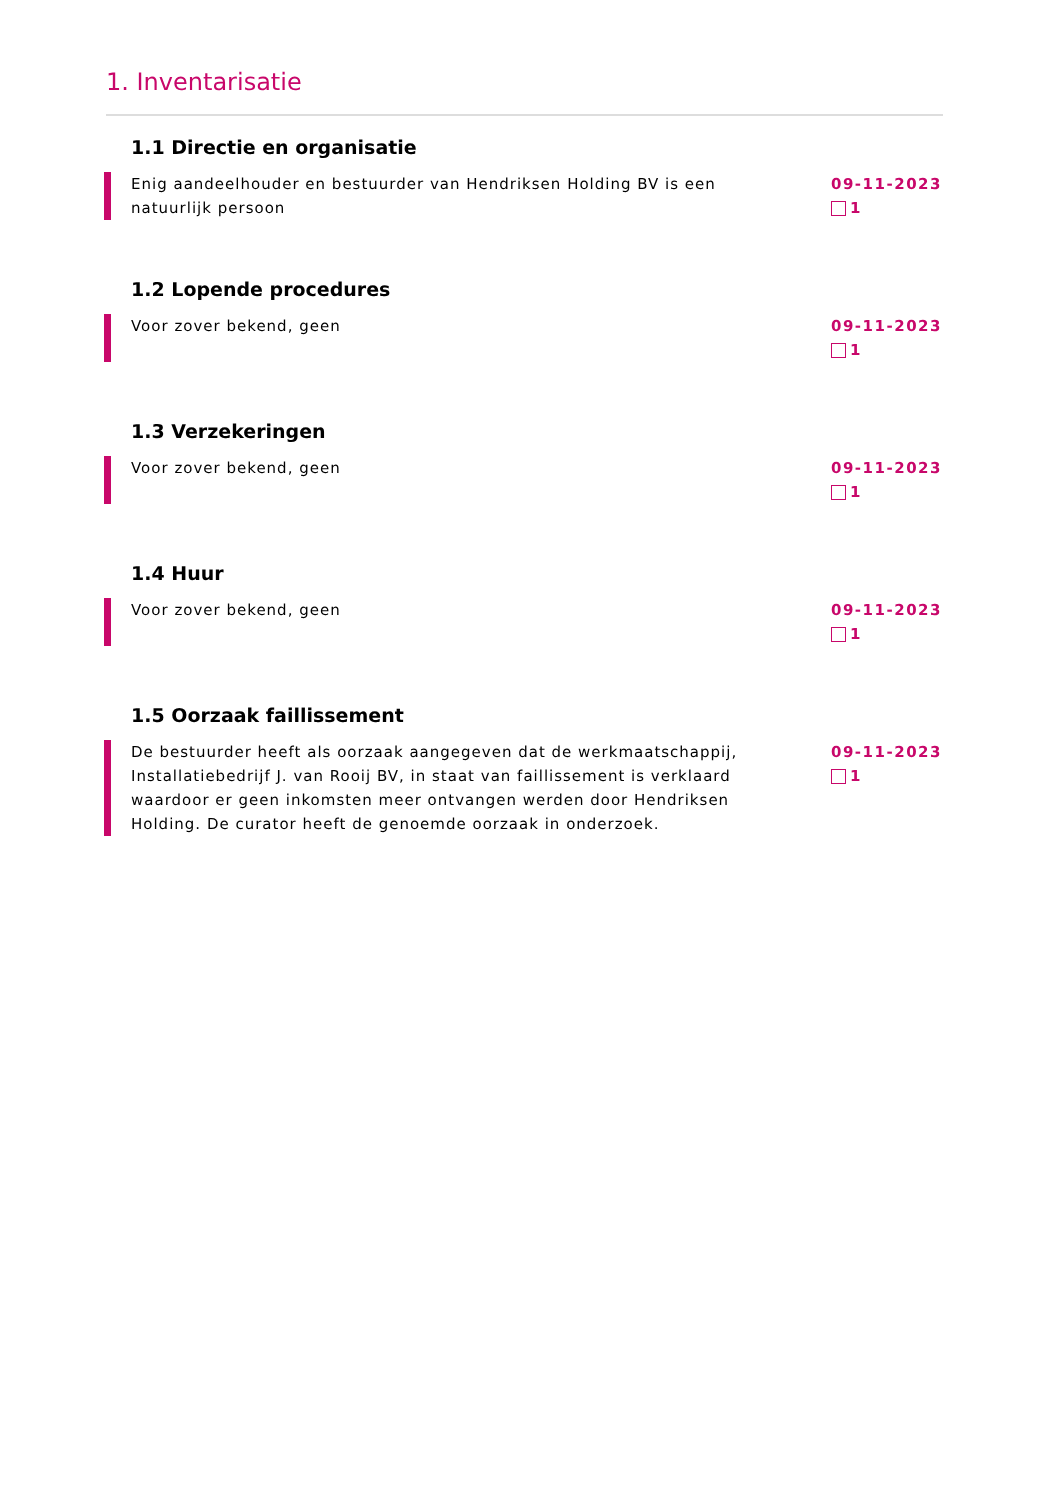1. Inventarisatie
1.1 Directie en organisatie
Enig aandeelhouder en bestuurder van Hendriksen Holding BV is een natuurlijk persoon
09-11-2023
1
1.2 Lopende procedures
Voor zover bekend, geen 09-11-2023
1
1.3 Verzekeringen
Voor zover bekend, geen 09-11-2023
1
1.4 Huur
Voor zover bekend, geen 09-11-2023
1
1.5 Oorzaak faillissement
De bestuurder heeft als oorzaak aangegeven dat de werkmaatschappij, Installatiebedrijf J. van Rooij BV, in staat van faillissement is verklaard waardoor er geen inkomsten meer ontvangen werden door Hendriksen Holding. De curator heeft de genoemde oorzaak in onderzoek.
09-11-2023
1